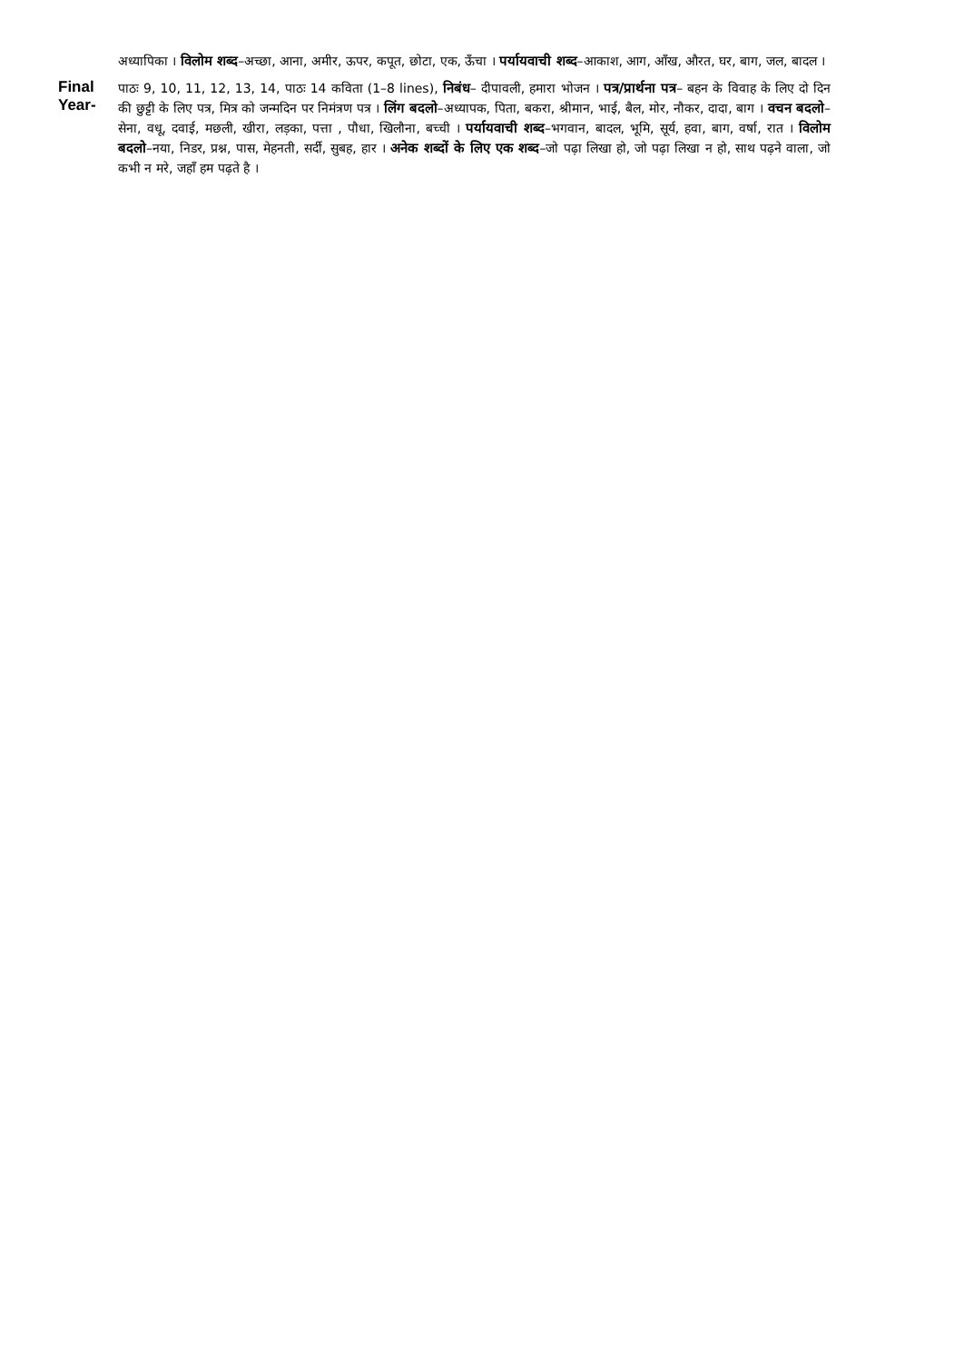अध्यापिका । विलोम शब्द–अच्छा, आना, अमीर, ऊपर, कपूत, छोटा, एक, ऊँचा । पर्यायवाची शब्द–आकाश, आग, आँख, औरत, घर, बाग, जल, बादल ।
Final Year-
पाठः 9, 10, 11, 12, 13, 14, पाठः 14 कविता (1–8 lines), निबंध– दीपावली, हमारा भोजन । पत्र/प्रार्थना पत्र– बहन के विवाह के लिए दो दिन की छुट्टी के लिए पत्र, मित्र को जन्मदिन पर निमंत्रण पत्र । लिंग बदलो–अध्यापक, पिता, बकरा, श्रीमान, भाई, बैल, मोर, नौकर, दादा, बाग । वचन बदलो–सेना, वधू, दवाई, मछली, खीरा, लड़का, पत्ता , पौधा, खिलौना, बच्ची । पर्यायवाची शब्द–भगवान, बादल, भूमि, सूर्य, हवा, बाग, वर्षा, रात । विलोम बदलो–नया, निडर, प्रश्न, पास, मेहनती, सर्दी, सुबह, हार । अनेक शब्दों के लिए एक शब्द–जो पढ़ा लिखा हो, जो पढ़ा लिखा न हो, साथ पढ़ने वाला, जो कभी न मरे, जहाँ हम पढ़ते है ।